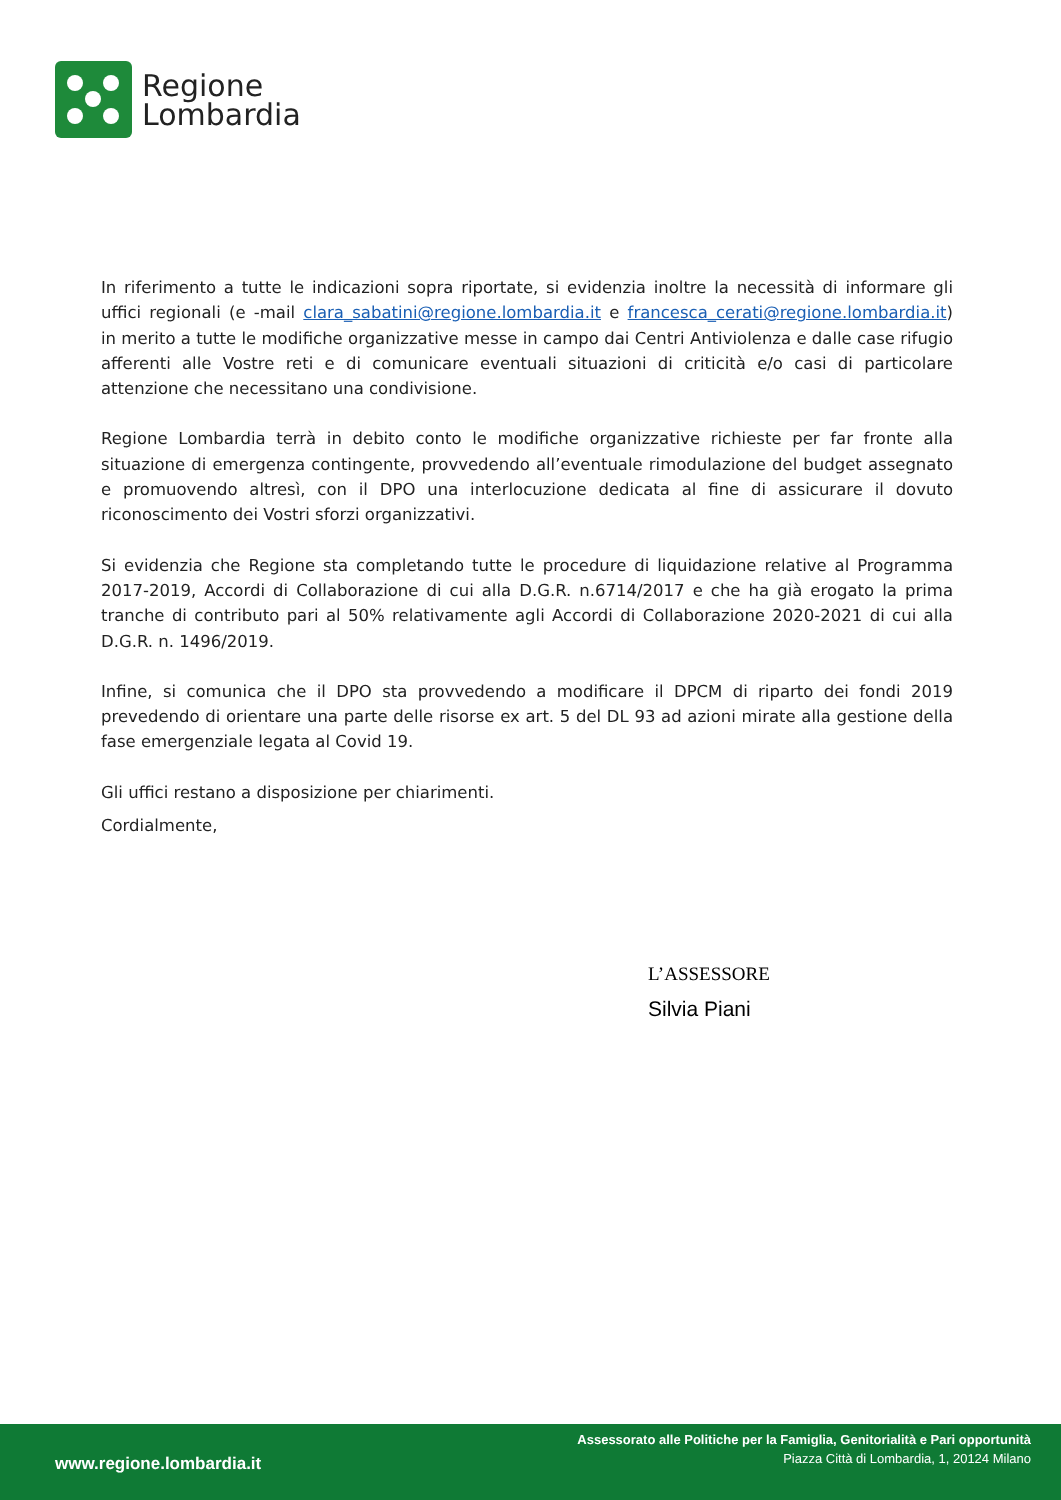Regione
Lombardia
In riferimento a tutte le indicazioni sopra riportate, si evidenzia inoltre la necessità di informare gli uffici regionali (e -mail clara_sabatini@regione.lombardia.it e francesca_cerati@regione.lombardia.it) in merito a tutte le modifiche organizzative messe in campo dai Centri Antiviolenza e dalle case rifugio afferenti alle Vostre reti e di comunicare eventuali situazioni di criticità e/o casi di particolare attenzione che necessitano una condivisione.
Regione Lombardia terrà in debito conto le modifiche organizzative richieste per far fronte alla situazione di emergenza contingente, provvedendo all’eventuale rimodulazione del budget assegnato e promuovendo altresì, con il DPO una interlocuzione dedicata al fine di assicurare il dovuto riconoscimento dei Vostri sforzi organizzativi.
Si evidenzia che Regione sta completando tutte le procedure di liquidazione relative al Programma 2017-2019, Accordi di Collaborazione di cui alla D.G.R. n.6714/2017 e che ha già erogato la prima tranche di contributo pari al 50% relativamente agli Accordi di Collaborazione 2020-2021 di cui alla D.G.R. n. 1496/2019.
Infine, si comunica che il DPO sta provvedendo a modificare il DPCM di riparto dei fondi 2019 prevedendo di orientare una parte delle risorse ex art. 5 del DL 93 ad azioni mirate alla gestione della fase emergenziale legata al Covid 19.
Gli uffici restano a disposizione per chiarimenti.
Cordialmente,
L’ASSESSORE
Silvia Piani
www.regione.lombardia.it
Assessorato alle Politiche per la Famiglia, Genitorialità e Pari opportunità
Piazza Città di Lombardia, 1, 20124 Milano